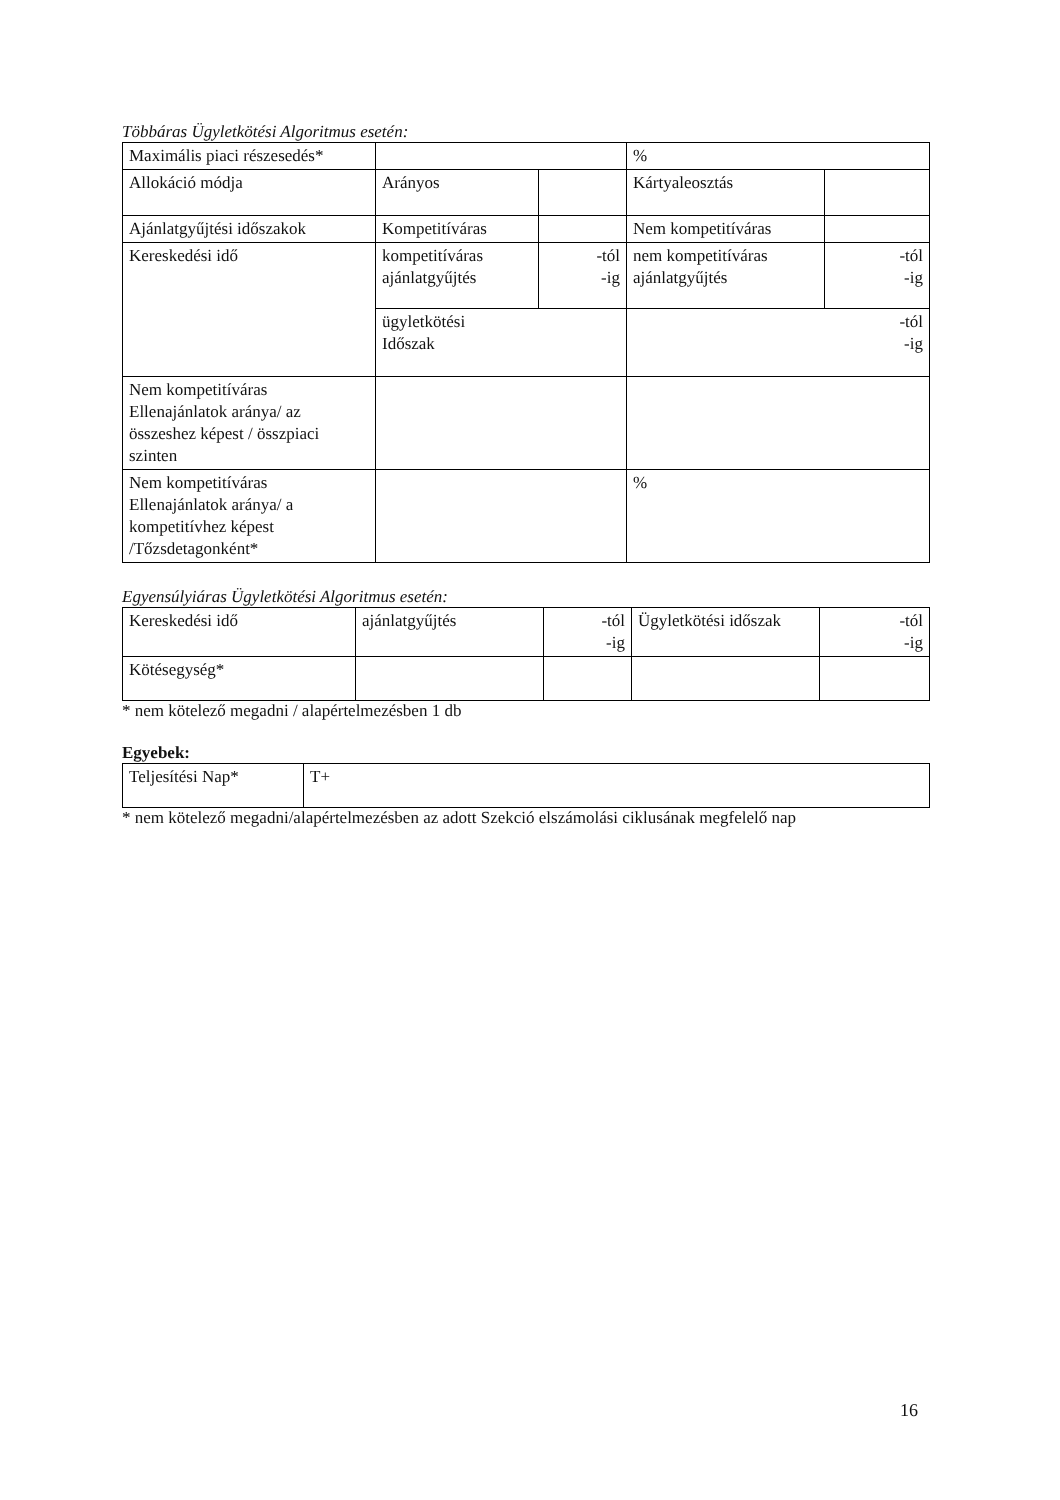Többáras Ügyletkötési Algoritmus esetén:
| Maximális piaci részesedés* | | | % | |
| Allokáció módja | Arányos | | Kártyaleosztás | |
| Ajánlatgyűjtési időszakok | Kompetitíváras | | Nem kompetitíváras | |
| Kereskedési idő | kompetitíváras ajánlatgyűjtés | -tól -ig | nem kompetitíváras ajánlatgyűjtés | -tól -ig |
| | ügyletkötési Időszak | | -tól -ig | |
| Nem kompetitíváras Ellenajánlatok aránya/ az összeshez képest / összpiaci szinten | | | | |
| Nem kompetitíváras Ellenajánlatok aránya/ a kompetitívhez képest /Tőzsdetagonként* | | | % | |
Egyensúlyiáras Ügyletkötési Algoritmus esetén:
| Kereskedési idő | ajánlatgyűjtés | -tól -ig | Ügyletkötési időszak | -tól -ig |
| Kötésegység* | | | | |
* nem kötelező megadni / alapértelmezésben 1 db
Egyebek:
| Teljesítési Nap* | T+ |
* nem kötelező megadni/alapértelmezésben az adott Szekció elszámolási ciklusának megfelelő nap
16